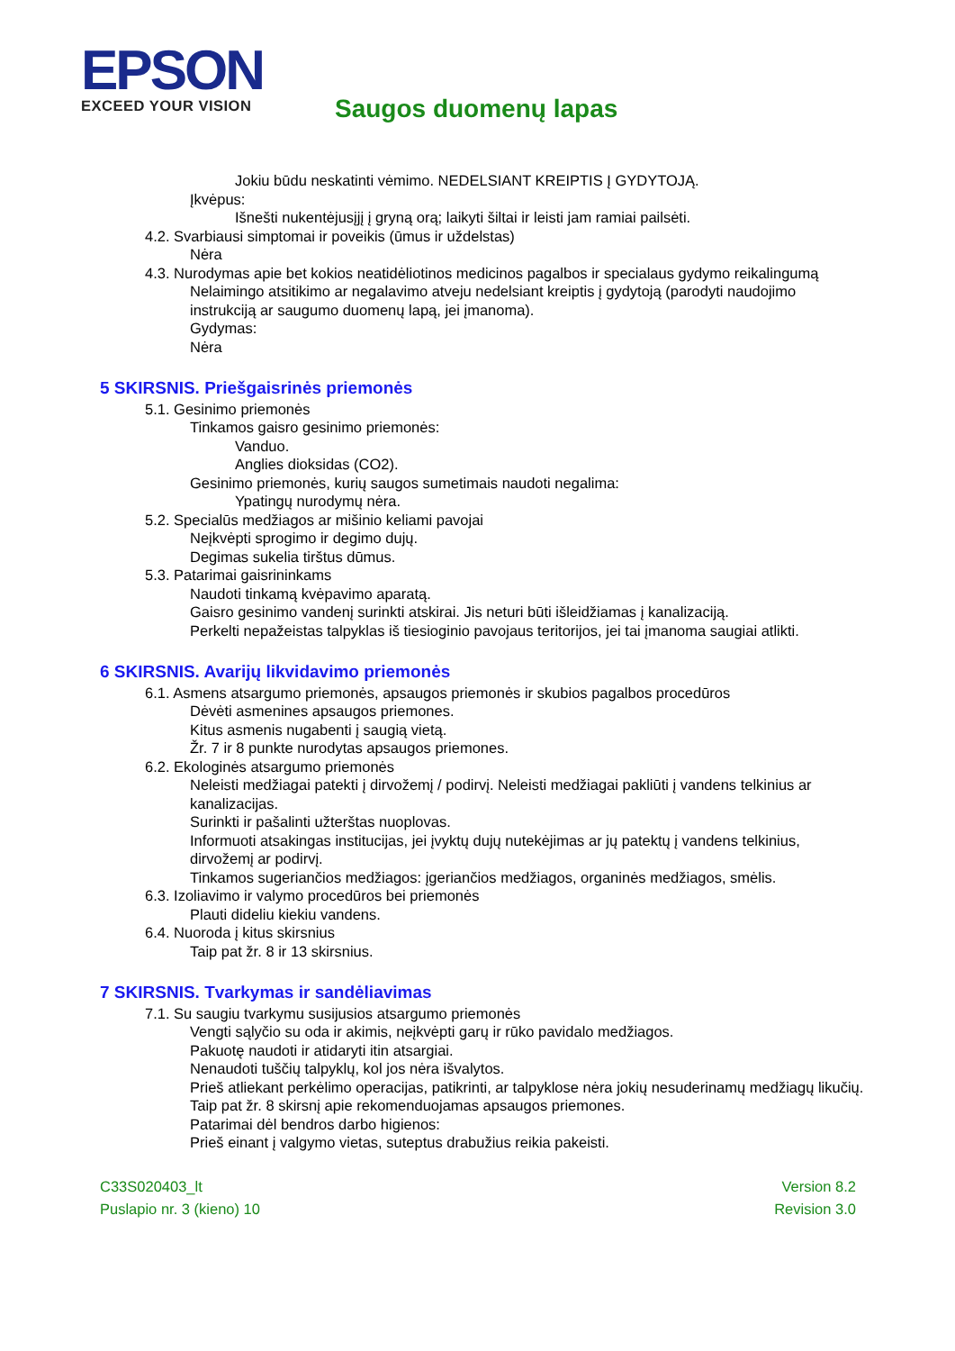EPSON
EXCEED YOUR VISION
Saugos duomenų lapas
Jokiu būdu neskatinti vėmimo. NEDELSIANT KREIPTIS Į GYDYTOJĄ.
Įkvėpus:
Išnešti nukentėjusįjį į gryną orą; laikyti šiltai ir leisti jam ramiai pailsėti.
4.2. Svarbiausi simptomai ir poveikis (ūmus ir uždelstas)
Nėra
4.3. Nurodymas apie bet kokios neatidėliotinos medicinos pagalbos ir specialaus gydymo reikalingumą
Nelaimingo atsitikimo ar negalavimo atveju nedelsiant kreiptis į gydytoją (parodyti naudojimo instrukciją ar saugumo duomenų lapą, jei įmanoma).
Gydymas:
Nėra
5 SKIRSNIS. Priešgaisrinės priemonės
5.1. Gesinimo priemonės
Tinkamos gaisro gesinimo priemonės:
Vanduo.
Anglies dioksidas (CO2).
Gesinimo priemonės, kurių saugos sumetimais naudoti negalima:
Ypatingų nurodymų nėra.
5.2. Specialūs medžiagos ar mišinio keliami pavojai
Neįkvėpti sprogimo ir degimo dujų.
Degimas sukelia tirštus dūmus.
5.3. Patarimai gaisrininkams
Naudoti tinkamą kvėpavimo aparatą.
Gaisro gesinimo vandenį surinkti atskirai. Jis neturi būti išleidžiamas į kanalizaciją.
Perkelti nepažeistas talpyklas iš tiesioginio pavojaus teritorijos, jei tai įmanoma saugiai atlikti.
6 SKIRSNIS. Avarijų likvidavimo priemonės
6.1. Asmens atsargumo priemonės, apsaugos priemonės ir skubios pagalbos procedūros
Dėvėti asmenines apsaugos priemones.
Kitus asmenis nugabenti į saugią vietą.
Žr. 7 ir 8 punkte nurodytas apsaugos priemones.
6.2. Ekologinės atsargumo priemonės
Neleisti medžiagai patekti į dirvožemį / podirvį. Neleisti medžiagai pakliūti į vandens telkinius ar kanalizacijas.
Surinkti ir pašalinti užterštas nuoplovas.
Informuoti atsakingas institucijas, jei įvyktų dujų nutekėjimas ar jų patektų į vandens telkinius, dirvožemį ar podirvį.
Tinkamos sugeriančios medžiagos: įgeriančios medžiagos, organinės medžiagos, smėlis.
6.3. Izoliavimo ir valymo procedūros bei priemonės
Plauti dideliu kiekiu vandens.
6.4. Nuoroda į kitus skirsnius
Taip pat žr. 8 ir 13 skirsnius.
7 SKIRSNIS. Tvarkymas ir sandėliavimas
7.1. Su saugiu tvarkymu susijusios atsargumo priemonės
Vengti sąlyčio su oda ir akimis, neįkvėpti garų ir rūko pavidalo medžiagos.
Pakuotę naudoti ir atidaryti itin atsargiai.
Nenaudoti tuščių talpyklų, kol jos nėra išvalytos.
Prieš atliekant perkėlimo operacijas, patikrinti, ar talpyklose nėra jokių nesuderinamų medžiagų likučių.
Taip pat žr. 8 skirsnį apie rekomenduojamas apsaugos priemones.
Patarimai dėl bendros darbo higienos:
Prieš einant į valgymo vietas, suteptus drabužius reikia pakeisti.
C33S020403_lt
Puslapio nr. 3 (kieno) 10
Version 8.2
Revision 3.0